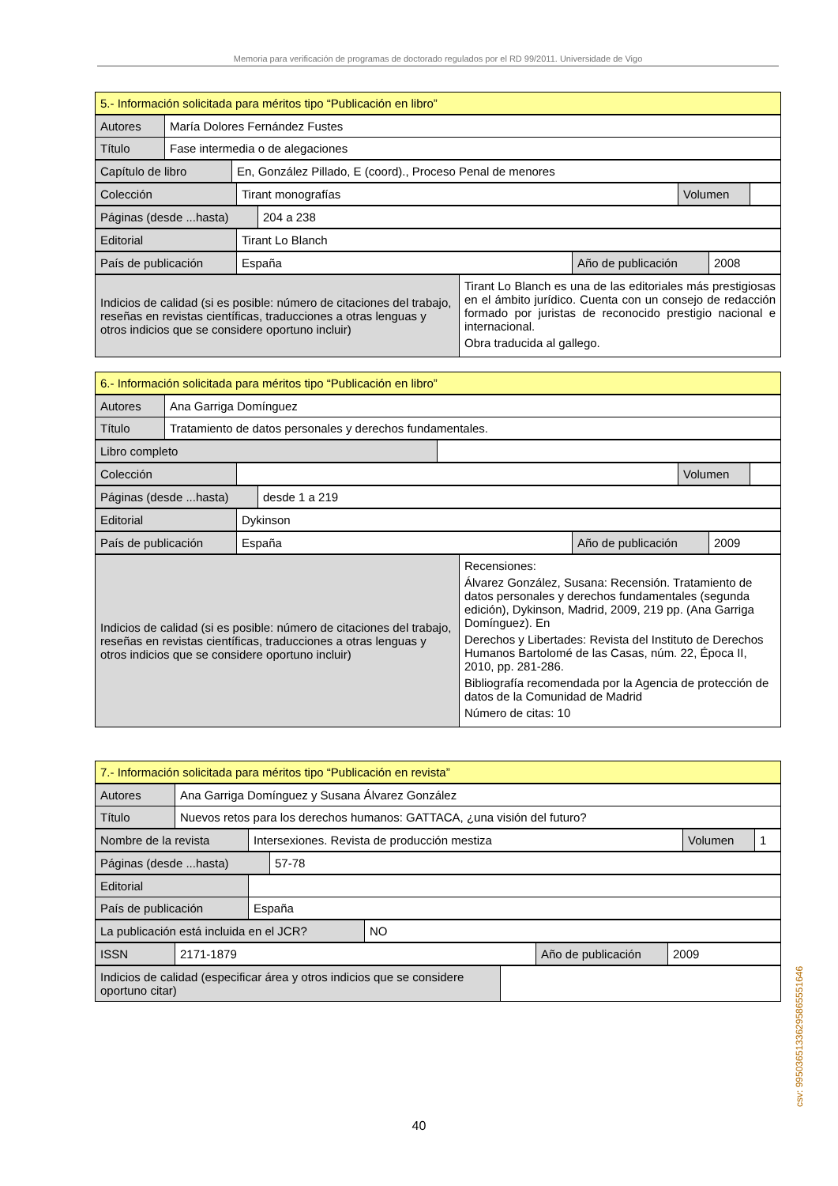Memoria para verificación de programas de doctorado regulados por el RD 99/2011. Universidade de Vigo
| 5.- Información solicitada para méritos tipo “Publicación en libro” |
| Autores | María Dolores Fernández Fustes |
| Título | Fase intermedia o de alegaciones |
| Capítulo de libro | En, González Pillado, E (coord)., Proceso Penal de menores |
| Colección | Tirant monografías | Volumen | |
| Páginas (desde ...hasta) | 204 a 238 |
| Editorial | Tirant Lo Blanch |
| País de publicación | España | Año de publicación | 2008 |
| Indicios de calidad (si es posible: número de citaciones del trabajo, reseñas en revistas científicas, traducciones a otras lenguas y otros indicios que se considere oportuno incluir) | Tirant Lo Blanch es una de las editoriales más prestigiosas en el ámbito jurídico. Cuenta con un consejo de redacción formado por juristas de reconocido prestigio nacional e internacional. Obra traducida al gallego. |
| 6.- Información solicitada para méritos tipo “Publicación en libro” |
| Autores | Ana Garriga Domínguez |
| Título | Tratamiento de datos personales y derechos fundamentales. |
| Libro completo | |
| Colección | | Volumen | |
| Páginas (desde ...hasta) | desde 1 a 219 |
| Editorial | Dykinson |
| País de publicación | España | Año de publicación | 2009 |
| Indicios de calidad (si es posible: número de citaciones del trabajo, reseñas en revistas científicas, traducciones a otras lenguas y otros indicios que se considere oportuno incluir) | Recensiones: Álvarez González, Susana: Recensión. Tratamiento de datos personales y derechos fundamentales (segunda edición), Dykinson, Madrid, 2009, 219 pp. (Ana Garriga Domínguez). En Derechos y Libertades: Revista del Instituto de Derechos Humanos Bartolomé de las Casas, núm. 22, Época II, 2010, pp. 281-286. Bibliografía recomendada por la Agencia de protección de datos de la Comunidad de Madrid Número de citas: 10 |
| 7.- Información solicitada para méritos tipo “Publicación en revista” |
| Autores | Ana Garriga Domínguez y Susana Álvarez González |
| Título | Nuevos retos para los derechos humanos: GATTACA, ¿una visión del futuro? |
| Nombre de la revista | Intersexiones. Revista de producción mestiza | Volumen | 1 |
| Páginas (desde ...hasta) | 57-78 |
| Editorial | |
| País de publicación | España |
| La publicación está incluida en el JCR? | NO |
| ISSN | 2171-1879 | Año de publicación | 2009 |
| Indicios de calidad (especificar área y otros indicios que se considere oportuno citar) | |
40
csv: 99503651336295865551646